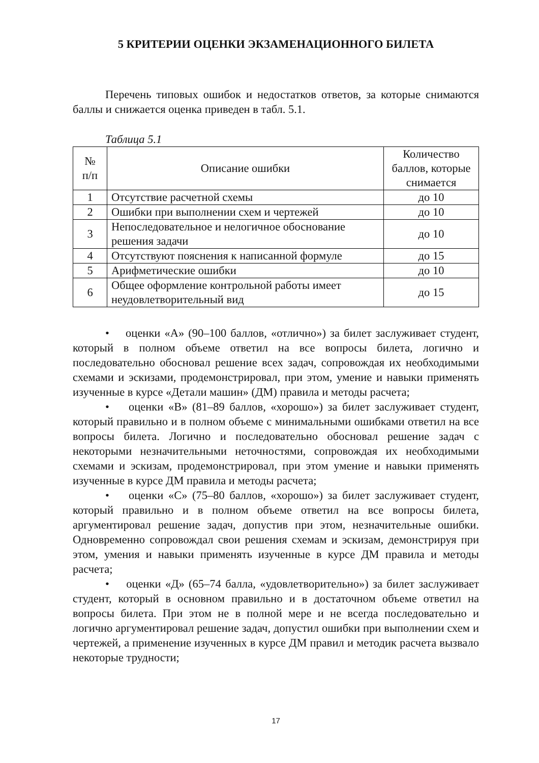5 КРИТЕРИИ ОЦЕНКИ ЭКЗАМЕНАЦИОННОГО БИЛЕТА
Перечень типовых ошибок и недостатков ответов, за которые снимаются баллы и снижается оценка приведен в табл. 5.1.
Таблица 5.1
| № п/п | Описание ошибки | Количество баллов, которые снимается |
| 1 | Отсутствие расчетной схемы | до 10 |
| 2 | Ошибки при выполнении схем и чертежей | до 10 |
| 3 | Непоследовательное и нелогичное обоснование решения задачи | до 10 |
| 4 | Отсутствуют пояснения к написанной формуле | до 15 |
| 5 | Арифметические ошибки | до 10 |
| 6 | Общее оформление контрольной работы имеет неудовлетворительный вид | до 15 |
• оценки «А» (90–100 баллов, «отлично») за билет заслуживает студент, который в полном объеме ответил на все вопросы билета, логично и последовательно обосновал решение всех задач, сопровождая их необходимыми схемами и эскизами, продемонстрировал, при этом, умение и навыки применять изученные в курсе «Детали машин» (ДМ) правила и методы расчета;
• оценки «В» (81–89 баллов, «хорошо») за билет заслуживает студент, который правильно и в полном объеме с минимальными ошибками ответил на все вопросы билета. Логично и последовательно обосновал решение задач с некоторыми незначительными неточностями, сопровождая их необходимыми схемами и эскизам, продемонстрировал, при этом умение и навыки применять изученные в курсе ДМ правила и методы расчета;
• оценки «С» (75–80 баллов, «хорошо») за билет заслуживает студент, который правильно и в полном объеме ответил на все вопросы билета, аргументировал решение задач, допустив при этом, незначительные ошибки. Одновременно сопровождал свои решения схемам и эскизам, демонстрируя при этом, умения и навыки применять изученные в курсе ДМ правила и методы расчета;
• оценки «Д» (65–74 балла, «удовлетворительно») за билет заслуживает студент, который в основном правильно и в достаточном объеме ответил на вопросы билета. При этом не в полной мере и не всегда последовательно и логично аргументировал решение задач, допустил ошибки при выполнении схем и чертежей, а применение изученных в курсе ДМ правил и методик расчета вызвало некоторые трудности;
17